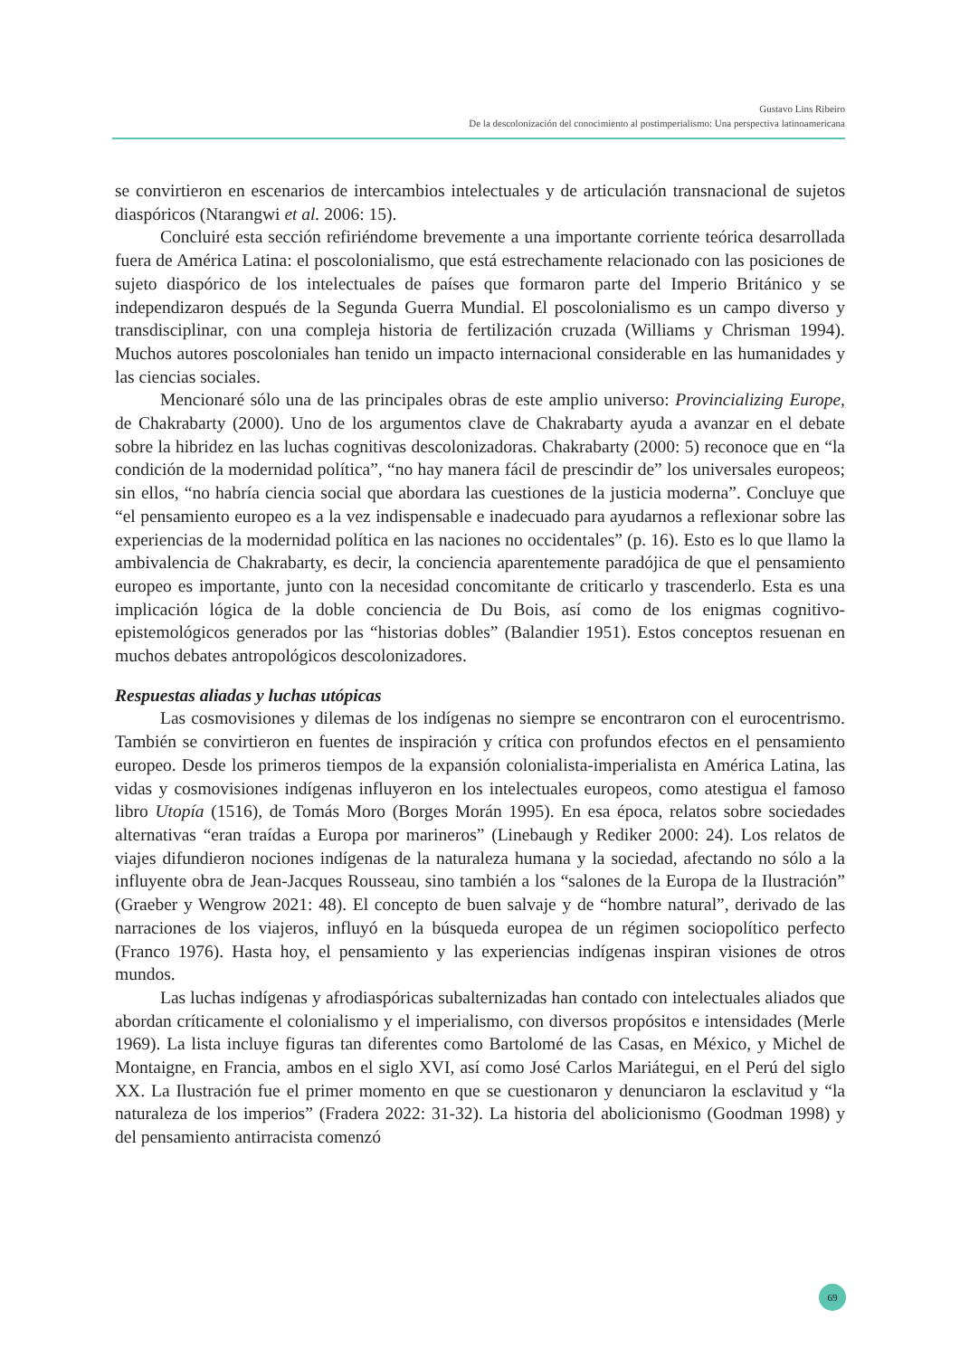Gustavo Lins Ribeiro
De la descolonización del conocimiento al postimperialismo: Una perspectiva latinoamericana
se convirtieron en escenarios de intercambios intelectuales y de articulación transnacional de sujetos diaspóricos (Ntarangwi et al. 2006: 15).
Concluiré esta sección refiriéndome brevemente a una importante corriente teórica desarrollada fuera de América Latina: el poscolonialismo, que está estrechamente relacionado con las posiciones de sujeto diaspórico de los intelectuales de países que formaron parte del Imperio Británico y se independizaron después de la Segunda Guerra Mundial. El poscolonialismo es un campo diverso y transdisciplinar, con una compleja historia de fertilización cruzada (Williams y Chrisman 1994). Muchos autores poscoloniales han tenido un impacto internacional considerable en las humanidades y las ciencias sociales.
Mencionaré sólo una de las principales obras de este amplio universo: Provincializing Europe, de Chakrabarty (2000). Uno de los argumentos clave de Chakrabarty ayuda a avanzar en el debate sobre la hibridez en las luchas cognitivas descolonizadoras. Chakrabarty (2000: 5) reconoce que en “la condición de la modernidad política”, “no hay manera fácil de prescindir de” los universales europeos; sin ellos, “no habría ciencia social que abordara las cuestiones de la justicia moderna”. Concluye que “el pensamiento europeo es a la vez indispensable e inadecuado para ayudarnos a reflexionar sobre las experiencias de la modernidad política en las naciones no occidentales” (p. 16). Esto es lo que llamo la ambivalencia de Chakrabarty, es decir, la conciencia aparentemente paradójica de que el pensamiento europeo es importante, junto con la necesidad concomitante de criticarlo y trascenderlo. Esta es una implicación lógica de la doble conciencia de Du Bois, así como de los enigmas cognitivo-epistemológicos generados por las “historias dobles” (Balandier 1951). Estos conceptos resuenan en muchos debates antropológicos descolonizadores.
Respuestas aliadas y luchas utópicas
Las cosmovisiones y dilemas de los indígenas no siempre se encontraron con el eurocentrismo. También se convirtieron en fuentes de inspiración y crítica con profundos efectos en el pensamiento europeo. Desde los primeros tiempos de la expansión colonialista-imperialista en América Latina, las vidas y cosmovisiones indígenas influyeron en los intelectuales europeos, como atestigua el famoso libro Utopía (1516), de Tomás Moro (Borges Morán 1995). En esa época, relatos sobre sociedades alternativas “eran traídas a Europa por marineros” (Linebaugh y Rediker 2000: 24). Los relatos de viajes difundieron nociones indígenas de la naturaleza humana y la sociedad, afectando no sólo a la influyente obra de Jean-Jacques Rousseau, sino también a los “salones de la Europa de la Ilustración” (Graeber y Wengrow 2021: 48). El concepto de buen salvaje y de “hombre natural”, derivado de las narraciones de los viajeros, influyó en la búsqueda europea de un régimen sociopolítico perfecto (Franco 1976). Hasta hoy, el pensamiento y las experiencias indígenas inspiran visiones de otros mundos.
Las luchas indígenas y afrodiaspóricas subalternizadas han contado con intelectuales aliados que abordan críticamente el colonialismo y el imperialismo, con diversos propósitos e intensidades (Merle 1969). La lista incluye figuras tan diferentes como Bartolomé de las Casas, en México, y Michel de Montaigne, en Francia, ambos en el siglo XVI, así como José Carlos Mariátegui, en el Perú del siglo XX. La Ilustración fue el primer momento en que se cuestionaron y denunciaron la esclavitud y “la naturaleza de los imperios” (Fradera 2022: 31-32). La historia del abolicionismo (Goodman 1998) y del pensamiento antirracista comenzó
69